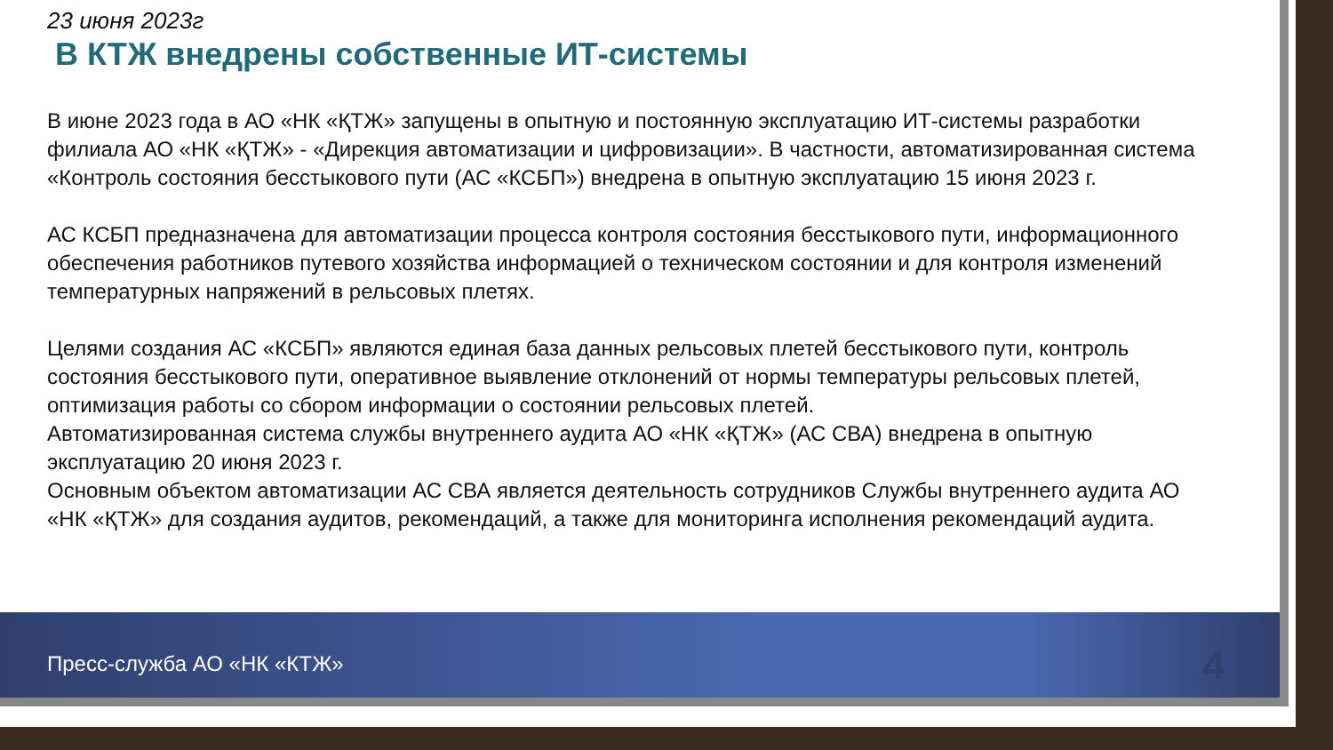23 июня 2023г
В КТЖ внедрены собственные ИТ-системы
В июне 2023 года в АО «НК «ҚТЖ» запущены в опытную и постоянную эксплуатацию ИТ-системы разработки филиала АО «НК «ҚТЖ» - «Дирекция автоматизации и цифровизации». В частности, автоматизированная система «Контроль состояния бесстыкового пути (АС «КСБП») внедрена в опытную эксплуатацию 15 июня 2023 г.
АС КСБП предназначена для автоматизации процесса контроля состояния бесстыкового пути, информационного обеспечения работников путевого хозяйства информацией о техническом состоянии и для контроля изменений температурных напряжений в рельсовых плетях.
Целями создания АС «КСБП» являются единая база данных рельсовых плетей бесстыкового пути, контроль состояния бесстыкового пути, оперативное выявление отклонений от нормы температуры рельсовых плетей, оптимизация работы со сбором информации о состоянии рельсовых плетей.
Автоматизированная система службы внутреннего аудита АО «НК «ҚТЖ» (АС СВА) внедрена в опытную эксплуатацию 20 июня 2023 г.
Основным объектом автоматизации АС СВА является деятельность сотрудников Службы внутреннего аудита АО «НК «ҚТЖ» для создания аудитов, рекомендаций, а также для мониторинга исполнения рекомендаций аудита.
Пресс-служба АО «НК «КТЖ» 4